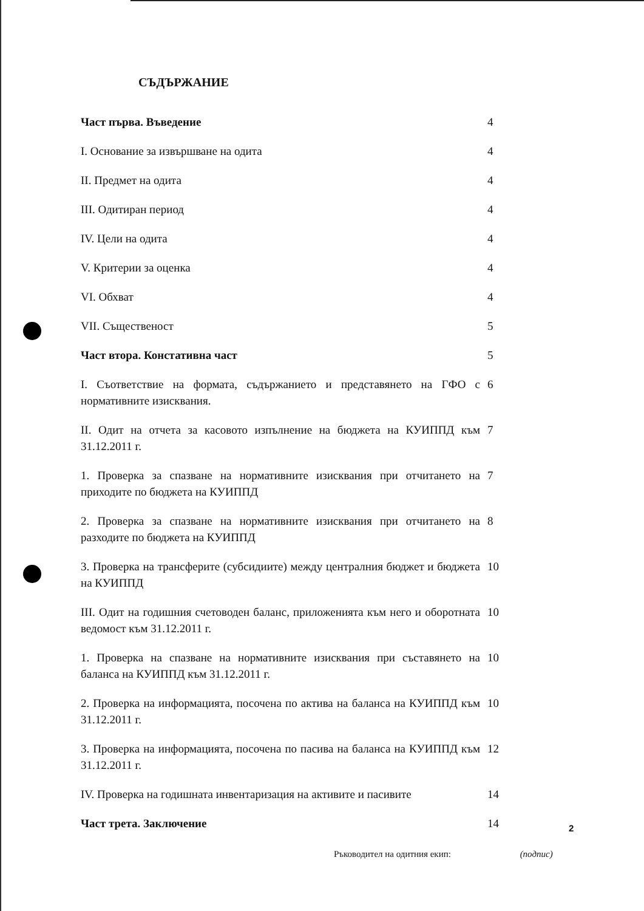СЪДЪРЖАНИЕ
Част първа. Въведение 4
I. Основание за извършване на одита 4
II. Предмет на одита 4
III. Одитиран период 4
IV. Цели на одита 4
V. Критерии за оценка 4
VI. Обхват 4
VII. Същественост 5
Част втора. Констативна част 5
I. Съответствие на формата, съдържанието и представянето на ГФО с нормативните изисквания.
6
II. Одит на отчета за касовото изпълнение на бюджета на КУИППД към 31.12.2011 г.
7
1. Проверка за спазване на нормативните изисквания при отчитането на приходите по бюджета на КУИППД
7
2. Проверка за спазване на нормативните изисквания при отчитането на разходите по бюджета на КУИППД
8
3. Проверка на трансферите (субсидиите) между централния бюджет и бюджета на КУИППД
10
III. Одит на годишния счетоводен баланс, приложенията към него и оборотната ведомост към 31.12.2011 г.
10
1. Проверка на спазване на нормативните изисквания при съставянето на баланса на КУИППД към 31.12.2011 г.
10
2. Проверка на информацията, посочена по актива на баланса на КУИППД към 31.12.2011 г.
10
3. Проверка на информацията, посочена по пасива на баланса на КУИППД към 31.12.2011 г.
12
IV. Проверка на годишната инвентаризация на активите и пасивите
14
Част трета. Заключение 14
2
Ръководител на одитния екип: (подпис)